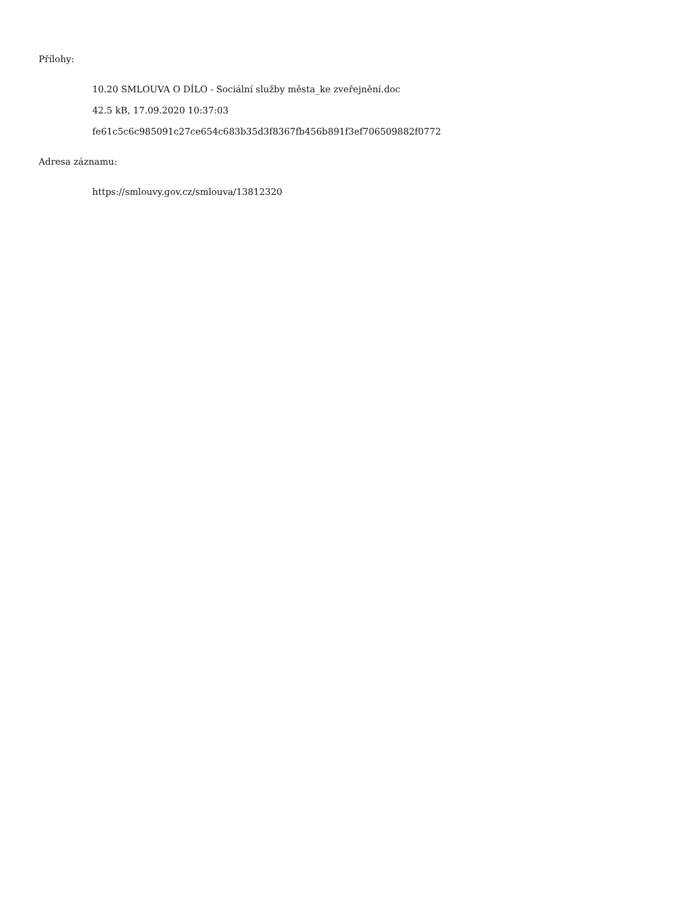Přílohy:
10.20 SMLOUVA O DÍLO - Sociální služby města_ke zveřejnění.doc
42.5 kB, 17.09.2020 10:37:03
fe61c5c6c985091c27ce654c683b35d3f8367fb456b891f3ef706509882f0772
Adresa záznamu:
https://smlouvy.gov.cz/smlouva/13812320